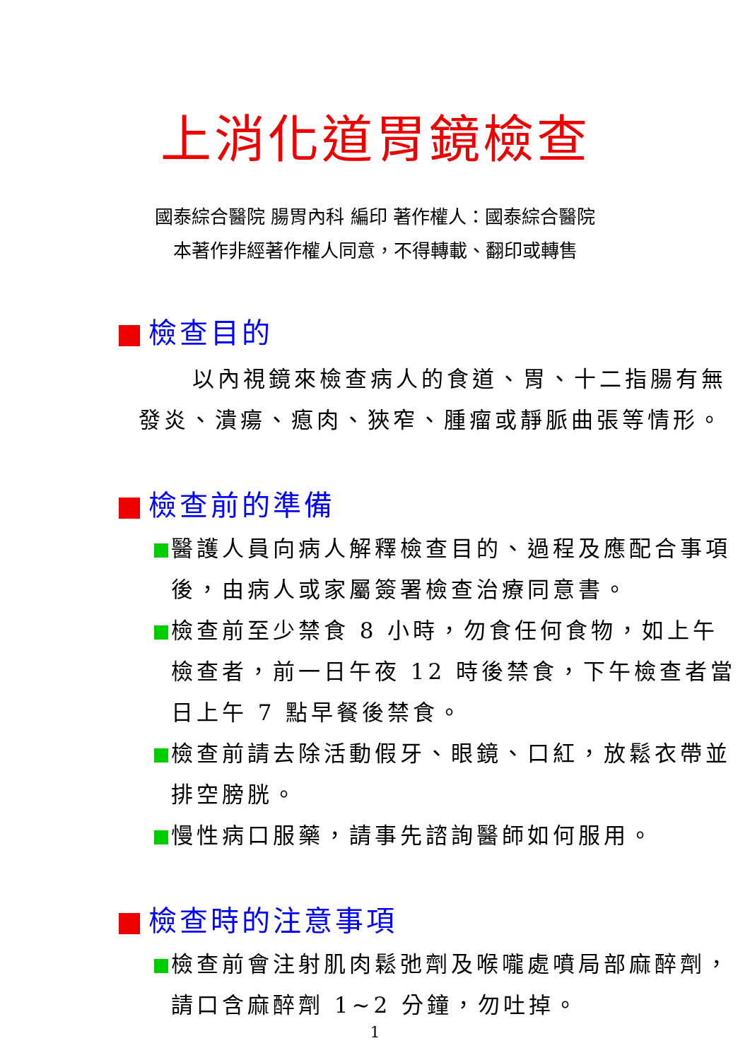上消化道胃鏡檢查
國泰綜合醫院 腸胃內科 編印 著作權人：國泰綜合醫院
本著作非經著作權人同意，不得轉載、翻印或轉售
檢查目的
以內視鏡來檢查病人的食道、胃、十二指腸有無發炎、潰瘍、瘜肉、狹窄、腫瘤或靜脈曲張等情形。
檢查前的準備
醫護人員向病人解釋檢查目的、過程及應配合事項後，由病人或家屬簽署檢查治療同意書。
檢查前至少禁食 8 小時，勿食任何食物，如上午檢查者，前一日午夜 12 時後禁食，下午檢查者當日上午 7 點早餐後禁食。
檢查前請去除活動假牙、眼鏡、口紅，放鬆衣帶並排空膀胱。
慢性病口服藥，請事先諮詢醫師如何服用。
檢查時的注意事項
檢查前會注射肌肉鬆弛劑及喉嚨處噴局部麻醉劑，請口含麻醉劑 1~2 分鐘，勿吐掉。
1